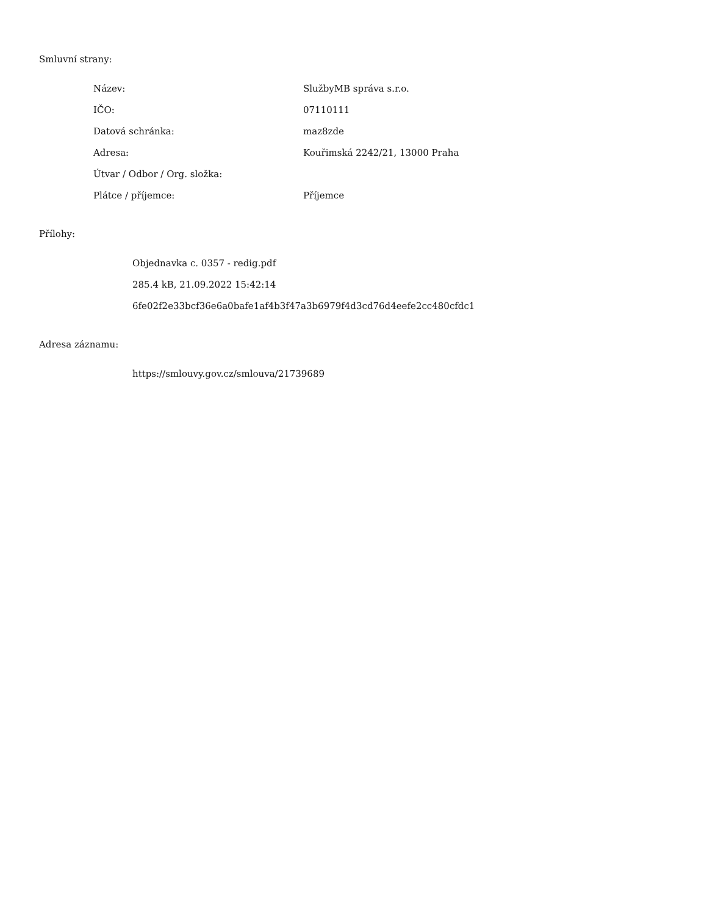Smluvní strany:
| Název: | SlužbyMB správa s.r.o. |
| IČO: | 07110111 |
| Datová schránka: | maz8zde |
| Adresa: | Kouřimská 2242/21, 13000 Praha |
| Útvar / Odbor / Org. složka: | |
| Plátce / příjemce: | Příjemce |
Přílohy:
Objednavka c. 0357 - redig.pdf
285.4 kB, 21.09.2022 15:42:14
6fe02f2e33bcf36e6a0bafe1af4b3f47a3b6979f4d3cd76d4eefe2cc480cfdc1
Adresa záznamu:
https://smlouvy.gov.cz/smlouva/21739689